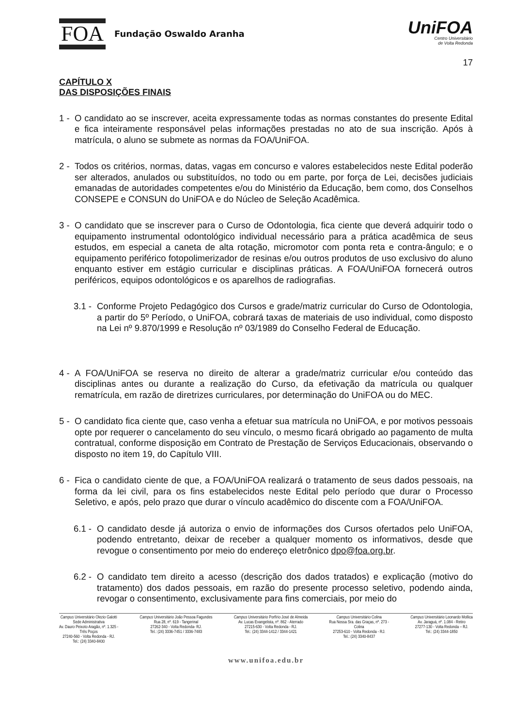FOA Fundação Oswaldo Aranha
UniFOA
Centro Universitário
de Volta Redonda
17
CAPÍTULO X
DAS DISPOSIÇÕES FINAIS
1 - O candidato ao se inscrever, aceita expressamente todas as normas constantes do presente Edital e fica inteiramente responsável pelas informações prestadas no ato de sua inscrição. Após à matrícula, o aluno se submete as normas da FOA/UniFOA.
2 - Todos os critérios, normas, datas, vagas em concurso e valores estabelecidos neste Edital poderão ser alterados, anulados ou substituídos, no todo ou em parte, por força de Lei, decisões judiciais emanadas de autoridades competentes e/ou do Ministério da Educação, bem como, dos Conselhos CONSEPE e CONSUN do UniFOA e do Núcleo de Seleção Acadêmica.
3 - O candidato que se inscrever para o Curso de Odontologia, fica ciente que deverá adquirir todo o equipamento instrumental odontológico individual necessário para a prática acadêmica de seus estudos, em especial a caneta de alta rotação, micromotor com ponta reta e contra-ângulo; e o equipamento periférico fotopolimerizador de resinas e/ou outros produtos de uso exclusivo do aluno enquanto estiver em estágio curricular e disciplinas práticas. A FOA/UniFOA fornecerá outros periféricos, equipos odontológicos e os aparelhos de radiografias.
3.1 - Conforme Projeto Pedagógico dos Cursos e grade/matriz curricular do Curso de Odontologia, a partir do 5º Período, o UniFOA, cobrará taxas de materiais de uso individual, como disposto na Lei nº 9.870/1999 e Resolução nº 03/1989 do Conselho Federal de Educação.
4 - A FOA/UniFOA se reserva no direito de alterar a grade/matriz curricular e/ou conteúdo das disciplinas antes ou durante a realização do Curso, da efetivação da matrícula ou qualquer rematrícula, em razão de diretrizes curriculares, por determinação do UniFOA ou do MEC.
5 - O candidato fica ciente que, caso venha a efetuar sua matrícula no UniFOA, e por motivos pessoais opte por requerer o cancelamento do seu vínculo, o mesmo ficará obrigado ao pagamento de multa contratual, conforme disposição em Contrato de Prestação de Serviços Educacionais, observando o disposto no item 19, do Capítulo VIII.
6 - Fica o candidato ciente de que, a FOA/UniFOA realizará o tratamento de seus dados pessoais, na forma da lei civil, para os fins estabelecidos neste Edital pelo período que durar o Processo Seletivo, e após, pelo prazo que durar o vínculo acadêmico do discente com a FOA/UniFOA.
6.1 - O candidato desde já autoriza o envio de informações dos Cursos ofertados pelo UniFOA, podendo entretanto, deixar de receber a qualquer momento os informativos, desde que revogue o consentimento por meio do endereço eletrônico dpo@foa.org.br.
6.2 - O candidato tem direito a acesso (descrição dos dados tratados) e explicação (motivo do tratamento) dos dados pessoais, em razão do presente processo seletivo, podendo ainda, revogar o consentimento, exclusivamente para fins comerciais, por meio do
Campus Universitário Olezio Galotti
Sede Administrativa
Av. Dauro Peixoto Aragão, nº. 1.325 -
Três Poços
27240-560 - Volta Redonda - RJ.
Tel.: (24) 3340-8400
Campus Universitário João Pessoa Fagundes
Rua 28, nº. 619 - Tangerinal
27262-340 - Volta Redonda- RJ.
Tel.: (24) 3336-7451 / 3336-7483
Campus Universitário Porfírio José de Almeida
Av. Lucas Evangelista, nº. 862 - Aterrado
27215-630 - Volta Redonda - RJ.
Tel.: (24) 3344-1412 / 3344-1421
Campus Universitário Colina
Rua Nossa Sra. das Graças, nº. 273 -
Colina
27253-610 - Volta Redonda - RJ.
Tel.: (24) 3340-8437
Campus Universitário Leonardo Mollica
Av. Jaraguá, nº. 1.084 - Retiro
27277-130 - Volta Redonda – RJ.
Tel.: (24) 3344-1850
www.unifoa.edu.br